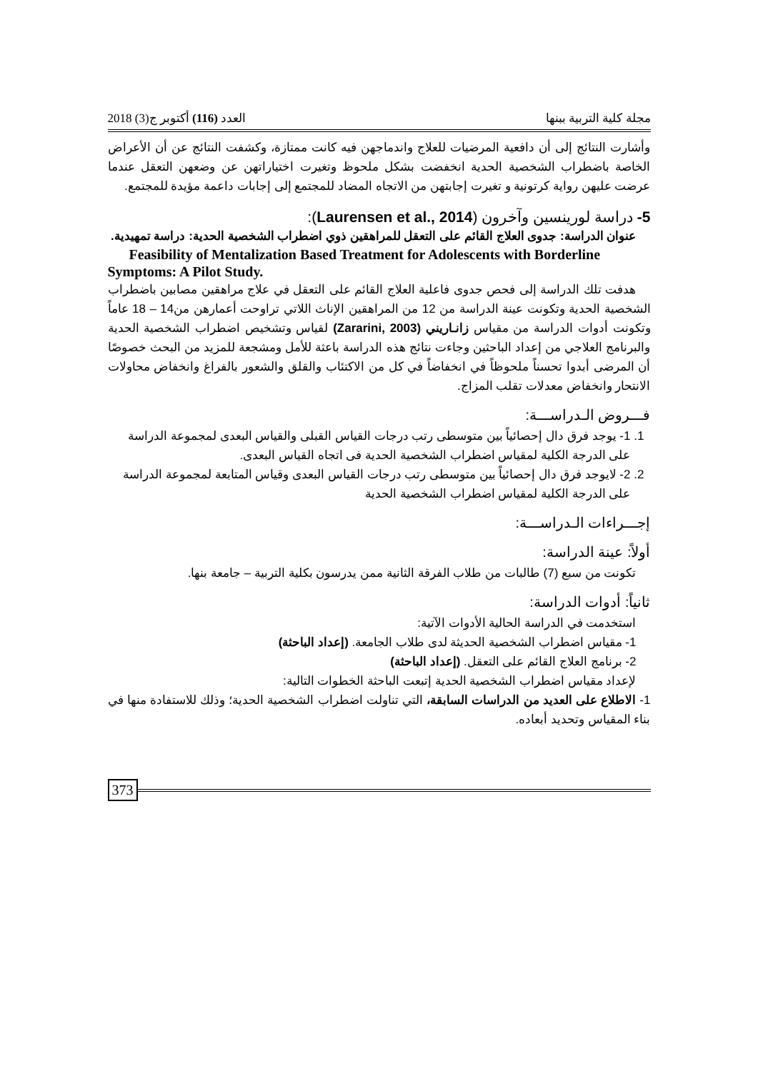مجلة كلية التربية ببنها العدد (116) أكتوبر ج(3) 2018
وأشارت النتائج إلى أن دافعية المرضيات للعلاج واندماجهن فيه كانت ممتازة، وكشفت النتائج عن أن الأعراض الخاصة باضطراب الشخصية الحدية انخفضت بشكل ملحوظ وتغيرت اختياراتهن عن وضعهن التعقل عندما عرضت عليهن رواية كرتونية و تغيرت إجابتهن من الاتجاه المضاد للمجتمع إلى إجابات داعمة مؤيدة للمجتمع.
5- دراسة لورينسين وآخرون (Laurensen et al., 2014):
عنوان الدراسة: جدوى العلاج القائم على التعقل للمراهقين ذوي اضطراب الشخصية الحدية: دراسة تمهيدية.
Feasibility of Mentalization Based Treatment for Adolescents with Borderline Symptoms: A Pilot Study.
هدفت تلك الدراسة إلى فحص جدوى فاعلية العلاج القائم على التعقل في علاج مراهقين مصابين باضطراب الشخصية الحدية وتكونت عينة الدراسة من 12 من المراهقين الإناث اللاتي تراوحت أعمارهن من14 – 18 عاماً وتكونت أدوات الدراسة من مقياس زانـاريني (Zararini, 2003) لقياس وتشخيص اضطراب الشخصية الحدية والبرنامج العلاجي من إعداد الباحثين وجاءت نتائج هذه الدراسة باعثة للأمل ومشجعة للمزيد من البحث خصوصًا أن المرضى أبدوا تحسناً ملحوظاً في انخفاضاً في كل من الاكتئاب والقلق والشعور بالفراغ وانخفاض محاولات الانتحار وانخفاض معدلات تقلب المزاج.
فـــروض الـدراســـة:
1. 1- يوجد فرق دال إحصائياً بين متوسطى رتب درجات القياس القبلى والقياس البعدى لمجموعة الدراسة على الدرجة الكلية لمقياس اضطراب الشخصية الحدية فى اتجاه القياس البعدى.
2. 2- لايوجد فرق دال إحصائياً بين متوسطى رتب درجات القياس البعدى وقياس المتابعة لمجموعة الدراسة على الدرجة الكلية لمقياس اضطراب الشخصية الحدية
إجـــراءات الـدراســـة:
أولاً: عينة الدراسة:
تكونت من سبع (7) طالبات من طلاب الفرقة الثانية ممن يدرسون بكلية التربية – جامعة بنها.
ثانياً: أدوات الدراسة:
استخدمت في الدراسة الحالية الأدوات الآتية:
1- مقياس اضطراب الشخصية الحديثة لدى طلاب الجامعة. (إعداد الباحثة)
2- برنامج العلاج القائم على التعقل. (إعداد الباحثة)
لإعداد مقياس اضطراب الشخصية الحدية إتبعت الباحثة الخطوات التالية:
1- الاطلاع على العديد من الدراسات السابقة، التي تناولت اضطراب الشخصية الحدية؛ وذلك للاستفادة منها في بناء المقياس وتحديد أبعاده.
373